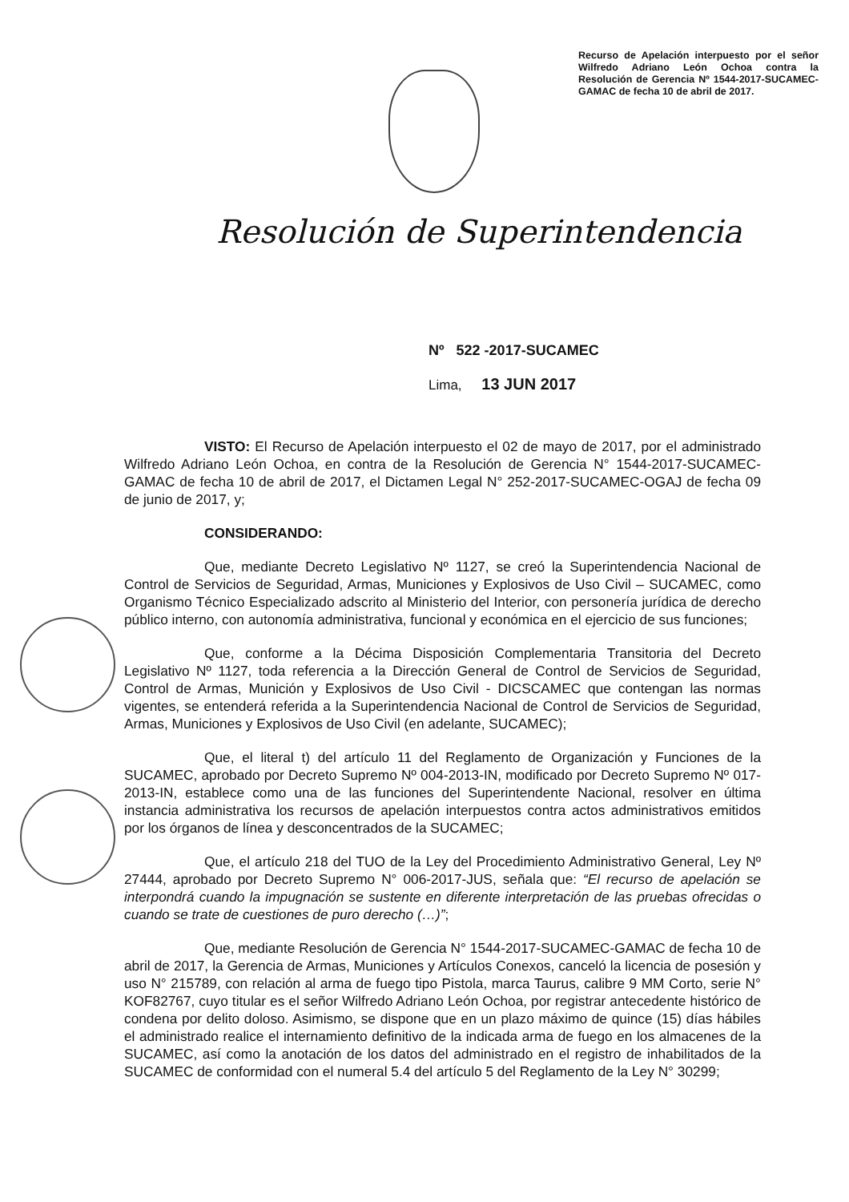Recurso de Apelación interpuesto por el señor Wilfredo Adriano León Ochoa contra la Resolución de Gerencia Nº 1544-2017-SUCAMEC-GAMAC de fecha 10 de abril de 2017.
Resolución de Superintendencia
Nº 522 -2017-SUCAMEC
Lima, 13 JUN 2017
VISTO: El Recurso de Apelación interpuesto el 02 de mayo de 2017, por el administrado Wilfredo Adriano León Ochoa, en contra de la Resolución de Gerencia N° 1544-2017-SUCAMEC-GAMAC de fecha 10 de abril de 2017, el Dictamen Legal N° 252-2017-SUCAMEC-OGAJ de fecha 09 de junio de 2017, y;
CONSIDERANDO:
Que, mediante Decreto Legislativo Nº 1127, se creó la Superintendencia Nacional de Control de Servicios de Seguridad, Armas, Municiones y Explosivos de Uso Civil – SUCAMEC, como Organismo Técnico Especializado adscrito al Ministerio del Interior, con personería jurídica de derecho público interno, con autonomía administrativa, funcional y económica en el ejercicio de sus funciones;
Que, conforme a la Décima Disposición Complementaria Transitoria del Decreto Legislativo Nº 1127, toda referencia a la Dirección General de Control de Servicios de Seguridad, Control de Armas, Munición y Explosivos de Uso Civil - DICSCAMEC que contengan las normas vigentes, se entenderá referida a la Superintendencia Nacional de Control de Servicios de Seguridad, Armas, Municiones y Explosivos de Uso Civil (en adelante, SUCAMEC);
Que, el literal t) del artículo 11 del Reglamento de Organización y Funciones de la SUCAMEC, aprobado por Decreto Supremo Nº 004-2013-IN, modificado por Decreto Supremo Nº 017-2013-IN, establece como una de las funciones del Superintendente Nacional, resolver en última instancia administrativa los recursos de apelación interpuestos contra actos administrativos emitidos por los órganos de línea y desconcentrados de la SUCAMEC;
Que, el artículo 218 del TUO de la Ley del Procedimiento Administrativo General, Ley Nº 27444, aprobado por Decreto Supremo N° 006-2017-JUS, señala que: “El recurso de apelación se interpondrá cuando la impugnación se sustente en diferente interpretación de las pruebas ofrecidas o cuando se trate de cuestiones de puro derecho (…)”;
Que, mediante Resolución de Gerencia N° 1544-2017-SUCAMEC-GAMAC de fecha 10 de abril de 2017, la Gerencia de Armas, Municiones y Artículos Conexos, canceló la licencia de posesión y uso N° 215789, con relación al arma de fuego tipo Pistola, marca Taurus, calibre 9 MM Corto, serie N° KOF82767, cuyo titular es el señor Wilfredo Adriano León Ochoa, por registrar antecedente histórico de condena por delito doloso. Asimismo, se dispone que en un plazo máximo de quince (15) días hábiles el administrado realice el internamiento definitivo de la indicada arma de fuego en los almacenes de la SUCAMEC, así como la anotación de los datos del administrado en el registro de inhabilitados de la SUCAMEC de conformidad con el numeral 5.4 del artículo 5 del Reglamento de la Ley N° 30299;